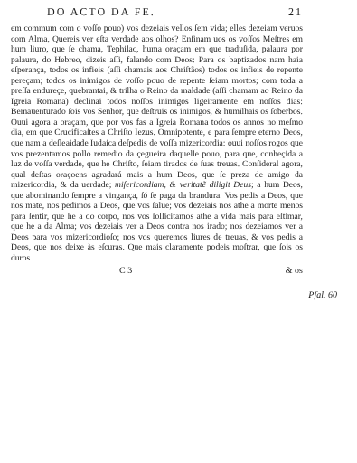DO ACTO DA FE. 21
em commum com o voſſo pouo) vos dezeiais vellos ſem vida; elles dezeiam veruos com Alma. Quereis ver eſta verdade aos olhos? Enſinam uos os voſſos Meſtres em hum liuro, que ſe chama, Tephilac, huma oraçam em que traduſida, palaura por palaura, do Hebreo, dizeis aſſi, falando com Deos: Para os baptizados nam haia eſperança, todos os infieis (aſſi chamais aos Chriſtãos) todos os infieis de repente pereçam; todos os inimigos de voſſo pouo de repente ſeiam mortos; com toda a preſſa endureçe, quebrantai, & trilha o Reino da maldade (aſſi chamam ao Reino da Igreia Romana) declinai todos noſſos inimigos ligeiramente em noſſos dias: Bemauenturado ſois vos Senhor, que deſtruis os inimigos, & humilhais os ſoberbos. Ouui agora a oraçam, que por vos fas a Igreia Romana todos os annos no meſmo dia, em que Crucificaſtes a Chriſto Iezus. Omnipotente, e para ſempre eterno Deos, que nam a deſleaidade Iudaica deſpedis de voſſa mizericordia: ouui noſſos rogos que vos prezentamos pollo remedio da çegueira daquelle pouo, para que, conheçida a luz de voſſa verdade, que he Chriſto, ſeiam tirados de ſuas treuas. Conſideral agora, qual deſtas oraçoens agradará mais a hum Deos, que ſe preza de amigo da mizericordia, & da uerdade; miſericordiam, & veritatẽ diligit Deus; a hum Deos, que abominando ſempre a vingança, ſó ſe paga da brandura. Vos pedis a Deos, que nos mate, nos pedimos a Deos, que vos ſalue; vos dezeiais nos athe a morte menos para ſentir, que he a do corpo, nos vos ſollicitamos athe a vida mais para eſtimar, que he a da Alma; vos dezeiais ver a Deos contra nos irado; nos dezeiamos ver a Deos para vos mizericordioſo; nos vos queremos liures de treuas. & vos pedis a Deos, que nos deixe às eſcuras. Que mais claramente podeis moſtrar, que ſois os duros
Pſal. 60
C 3 & os